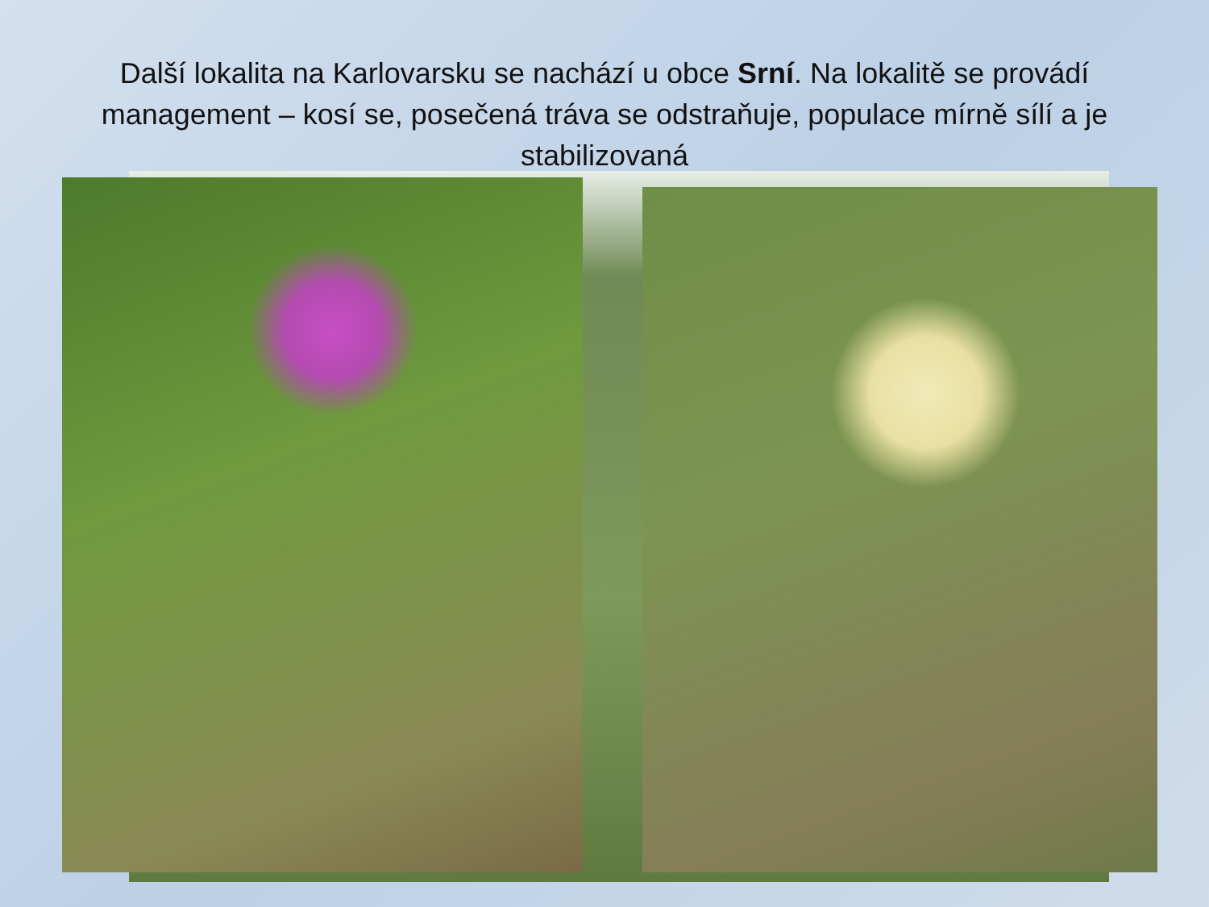Další lokalita na Karlovarsku se nachází u obce Srní. Na lokalitě se provádí management – kosí se, posečená tráva se odstraňuje, populace mírně sílí a je stabilizovaná